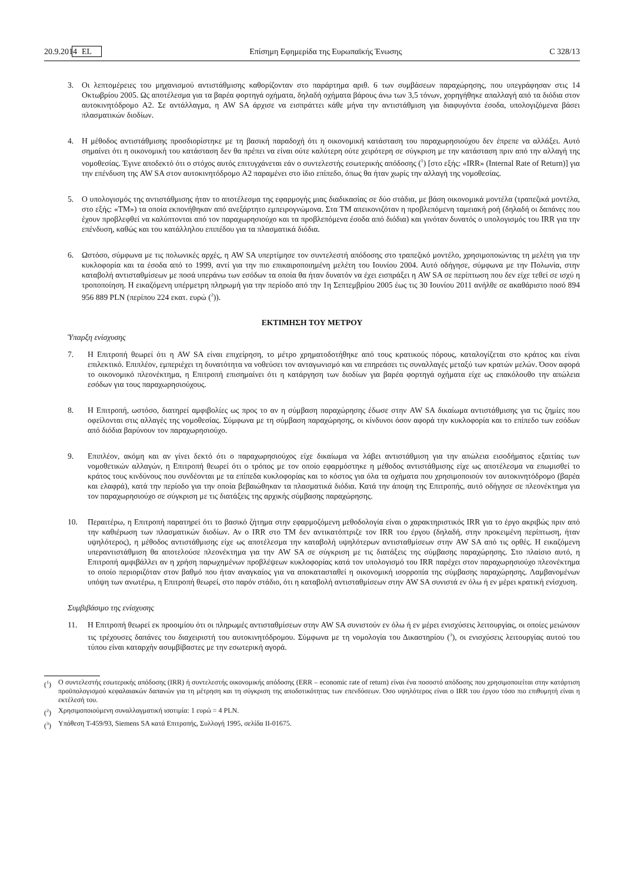20.9.2014 EL Επίσημη Εφημερίδα της Ευρωπαϊκής Ένωσης C 328/13
3. Οι λεπτομέρειες του μηχανισμού αντιστάθμισης καθορίζονταν στο παράρτημα αριθ. 6 των συμβάσεων παραχώρησης, που υπεγράφησαν στις 14 Οκτωβρίου 2005. Ως αποτέλεσμα για τα βαρέα φορτηγά οχήματα, δηλαδή οχήματα βάρους άνω των 3,5 τόνων, χορηγήθηκε απαλλαγή από τα διόδια στον αυτοκινητόδρομο A2. Σε αντάλλαγμα, η AW SA άρχισε να εισπράττει κάθε μήνα την αντιστάθμιση για διαφυγόντα έσοδα, υπολογιζόμενα βάσει πλασματικών διοδίων.
4. Η μέθοδος αντιστάθμισης προσδιορίστηκε με τη βασική παραδοχή ότι η οικονομική κατάσταση του παραχωρησιούχου δεν έπρεπε να αλλάξει. Αυτό σημαίνει ότι η οικονομική του κατάσταση δεν θα πρέπει να είναι ούτε καλύτερη ούτε χειρότερη σε σύγκριση με την κατάσταση πριν από την αλλαγή της νομοθεσίας. Έγινε αποδεκτό ότι ο στόχος αυτός επιτυγχάνεται εάν ο συντελεστής εσωτερικής απόδοσης (<sup>1</sup>) [στο εξής: «IRR» (Internal Rate of Return)] για την επένδυση της AW SA στον αυτοκινητόδρομο A2 παραμένει στο ίδιο επίπεδο, όπως θα ήταν χωρίς την αλλαγή της νομοθεσίας.
5. Ο υπολογισμός της αντιστάθμισης ήταν το αποτέλεσμα της εφαρμογής μιας διαδικασίας σε δύο στάδια, με βάση οικονομικά μοντέλα (τραπεζικά μοντέλα, στο εξής: «ΤΜ») τα οποία εκπονήθηκαν από ανεξάρτητο εμπειρογνώμονα. Στα ΤΜ απεικονιζόταν η προβλεπόμενη ταμειακή ροή (δηλαδή οι δαπάνες που έχουν προβλεφθεί να καλύπτονται από τον παραχωρησιούχο και τα προβλεπόμενα έσοδα από διόδια) και γινόταν δυνατός ο υπολογισμός του IRR για την επένδυση, καθώς και του κατάλληλου επιπέδου για τα πλασματικά διόδια.
6. Ωστόσο, σύμφωνα με τις πολωνικές αρχές, η AW SA υπερτίμησε τον συντελεστή απόδοσης στο τραπεζικό μοντέλο, χρησιμοποιώντας τη μελέτη για την κυκλοφορία και τα έσοδα από το 1999, αντί για την πιο επικαιροποιημένη μελέτη του Ιουνίου 2004. Αυτό οδήγησε, σύμφωνα με την Πολωνία, στην καταβολή αντισταθμίσεων με ποσά υπεράνω των εσόδων τα οποία θα ήταν δυνατόν να έχει εισπράξει η AW SA σε περίπτωση που δεν είχε τεθεί σε ισχύ η τροποποίηση. Η εικαζόμενη υπέρμετρη πληρωμή για την περίοδο από την 1η Σεπτεμβρίου 2005 έως τις 30 Ιουνίου 2011 ανήλθε σε ακαθάριστο ποσό 894 956 889 PLN (περίπου 224 εκατ. ευρώ (<sup>2</sup>)).
ΕΚΤΙΜΗΣΗ ΤΟΥ ΜΕΤΡΟΥ
Ύπαρξη ενίσχυσης
7. Η Επιτροπή θεωρεί ότι η AW SA είναι επιχείρηση, το μέτρο χρηματοδοτήθηκε από τους κρατικούς πόρους, καταλογίζεται στο κράτος και είναι επιλεκτικό. Επιπλέον, εμπεριέχει τη δυνατότητα να νοθεύσει τον ανταγωνισμό και να επηρεάσει τις συναλλαγές μεταξύ των κρατών μελών. Όσον αφορά το οικονομικό πλεονέκτημα, η Επιτροπή επισημαίνει ότι η κατάργηση των διοδίων για βαρέα φορτηγά οχήματα είχε ως επακόλουθο την απώλεια εσόδων για τους παραχωρησιούχους.
8. Η Επιτροπή, ωστόσο, διατηρεί αμφιβολίες ως προς το αν η σύμβαση παραχώρησης έδωσε στην AW SA δικαίωμα αντιστάθμισης για τις ζημίες που οφείλονται στις αλλαγές της νομοθεσίας. Σύμφωνα με τη σύμβαση παραχώρησης, οι κίνδυνοι όσον αφορά την κυκλοφορία και το επίπεδο των εσόδων από διόδια βαρύνουν τον παραχωρησιούχο.
9. Επιπλέον, ακόμη και αν γίνει δεκτό ότι ο παραχωρησιούχος είχε δικαίωμα να λάβει αντιστάθμιση για την απώλεια εισοδήματος εξαιτίας των νομοθετικών αλλαγών, η Επιτροπή θεωρεί ότι ο τρόπος με τον οποίο εφαρμόστηκε η μέθοδος αντιστάθμισης είχε ως αποτέλεσμα να επωμισθεί το κράτος τους κινδύνους που συνδέονται με τα επίπεδα κυκλοφορίας και το κόστος για όλα τα οχήματα που χρησιμοποιούν τον αυτοκινητόδρομο (βαρέα και ελαφρά), κατά την περίοδο για την οποία βεβαιώθηκαν τα πλασματικά διόδια. Κατά την άποψη της Επιτροπής, αυτό οδήγησε σε πλεονέκτημα για τον παραχωρησιούχο σε σύγκριση με τις διατάξεις της αρχικής σύμβασης παραχώρησης.
10. Περαιτέρω, η Επιτροπή παρατηρεί ότι το βασικό ζήτημα στην εφαρμοζόμενη μεθοδολογία είναι ο χαρακτηριστικός IRR για το έργο ακριβώς πριν από την καθιέρωση των πλασματικών διοδίων. Αν ο IRR στο ΤΜ δεν αντικατόπτριζε τον IRR του έργου (δηλαδή, στην προκειμένη περίπτωση, ήταν υψηλότερος), η μέθοδος αντιστάθμισης είχε ως αποτέλεσμα την καταβολή υψηλότερων αντισταθμίσεων στην AW SA από τις ορθές. Η εικαζόμενη υπεραντιστάθμιση θα αποτελούσε πλεονέκτημα για την AW SA σε σύγκριση με τις διατάξεις της σύμβασης παραχώρησης. Στο πλαίσιο αυτό, η Επιτροπή αμφιβάλλει αν η χρήση παρωχημένων προβλέψεων κυκλοφορίας κατά τον υπολογισμό του IRR παρέχει στον παραχωρησιούχο πλεονέκτημα το οποίο περιοριζόταν στον βαθμό που ήταν αναγκαίος για να αποκατασταθεί η οικονομική ισορροπία της σύμβασης παραχώρησης. Λαμβανομένων υπόψη των ανωτέρω, η Επιτροπή θεωρεί, στο παρόν στάδιο, ότι η καταβολή αντισταθμίσεων στην AW SA συνιστά εν όλω ή εν μέρει κρατική ενίσχυση.
Συμβιβάσιμο της ενίσχυσης
11. Η Επιτροπή θεωρεί εκ προοιμίου ότι οι πληρωμές αντισταθμίσεων στην AW SA συνιστούν εν όλω ή εν μέρει ενισχύσεις λειτουργίας, οι οποίες μειώνουν τις τρέχουσες δαπάνες του διαχειριστή του αυτοκινητόδρομου. Σύμφωνα με τη νομολογία του Δικαστηρίου (<sup>3</sup>), οι ενισχύσεις λειτουργίας αυτού του τύπου είναι καταρχήν ασυμβίβαστες με την εσωτερική αγορά.
(<sup>1</sup>) Ο συντελεστής εσωτερικής απόδοσης (IRR) ή συντελεστής οικονομικής απόδοσης (ERR – economic rate of return) είναι ένα ποσοστό απόδοσης που χρησιμοποιείται στην κατάρτιση προϋπολογισμού κεφαλαιακών δαπανών για τη μέτρηση και τη σύγκριση της αποδοτικότητας των επενδύσεων. Όσο υψηλότερος είναι ο IRR του έργου τόσο πιο επιθυμητή είναι η εκτέλεσή του.
(<sup>2</sup>) Χρησιμοποιούμενη συναλλαγματική ισοτιμία: 1 ευρώ = 4 PLN.
(<sup>3</sup>) Υπόθεση T-459/93, Siemens SA κατά Επιτροπής, Συλλογή 1995, σελίδα II-01675.